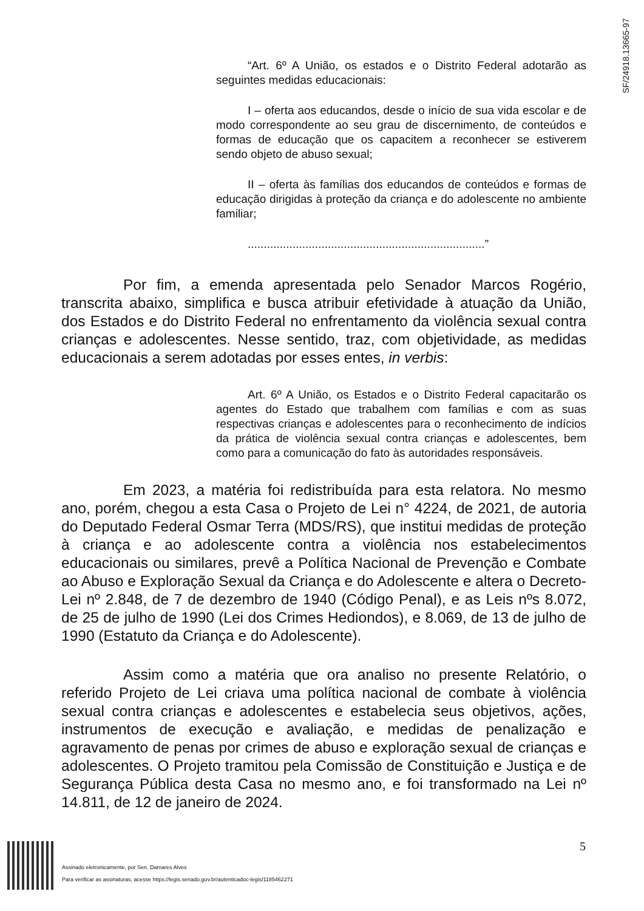SF/24918.13665-97
“Art. 6º A União, os estados e o Distrito Federal adotarão as seguintes medidas educacionais:
I – oferta aos educandos, desde o início de sua vida escolar e de modo correspondente ao seu grau de discernimento, de conteúdos e formas de educação que os capacitem a reconhecer se estiverem sendo objeto de abuso sexual;
II – oferta às famílias dos educandos de conteúdos e formas de educação dirigidas à proteção da criança e do adolescente no ambiente familiar;
..........................................................................”
Por fim, a emenda apresentada pelo Senador Marcos Rogério, transcrita abaixo, simplifica e busca atribuir efetividade à atuação da União, dos Estados e do Distrito Federal no enfrentamento da violência sexual contra crianças e adolescentes. Nesse sentido, traz, com objetividade, as medidas educacionais a serem adotadas por esses entes, in verbis:
Art. 6º A União, os Estados e o Distrito Federal capacitarão os agentes do Estado que trabalhem com famílias e com as suas respectivas crianças e adolescentes para o reconhecimento de indícios da prática de violência sexual contra crianças e adolescentes, bem como para a comunicação do fato às autoridades responsáveis.
Em 2023, a matéria foi redistribuída para esta relatora. No mesmo ano, porém, chegou a esta Casa o Projeto de Lei n° 4224, de 2021, de autoria do Deputado Federal Osmar Terra (MDS/RS), que institui medidas de proteção à criança e ao adolescente contra a violência nos estabelecimentos educacionais ou similares, prevê a Política Nacional de Prevenção e Combate ao Abuso e Exploração Sexual da Criança e do Adolescente e altera o Decreto-Lei nº 2.848, de 7 de dezembro de 1940 (Código Penal), e as Leis nºs 8.072, de 25 de julho de 1990 (Lei dos Crimes Hediondos), e 8.069, de 13 de julho de 1990 (Estatuto da Criança e do Adolescente).
Assim como a matéria que ora analiso no presente Relatório, o referido Projeto de Lei criava uma política nacional de combate à violência sexual contra crianças e adolescentes e estabelecia seus objetivos, ações, instrumentos de execução e avaliação, e medidas de penalização e agravamento de penas por crimes de abuso e exploração sexual de crianças e adolescentes. O Projeto tramitou pela Comissão de Constituição e Justiça e de Segurança Pública desta Casa no mesmo ano, e foi transformado na Lei nº 14.811, de 12 de janeiro de 2024.
5
Assinado eletronicamente, por Sen. Damares Alves
Para verificar as assinaturas, acesse https://legis.senado.gov.br/autenticadoc-legis/1185462271